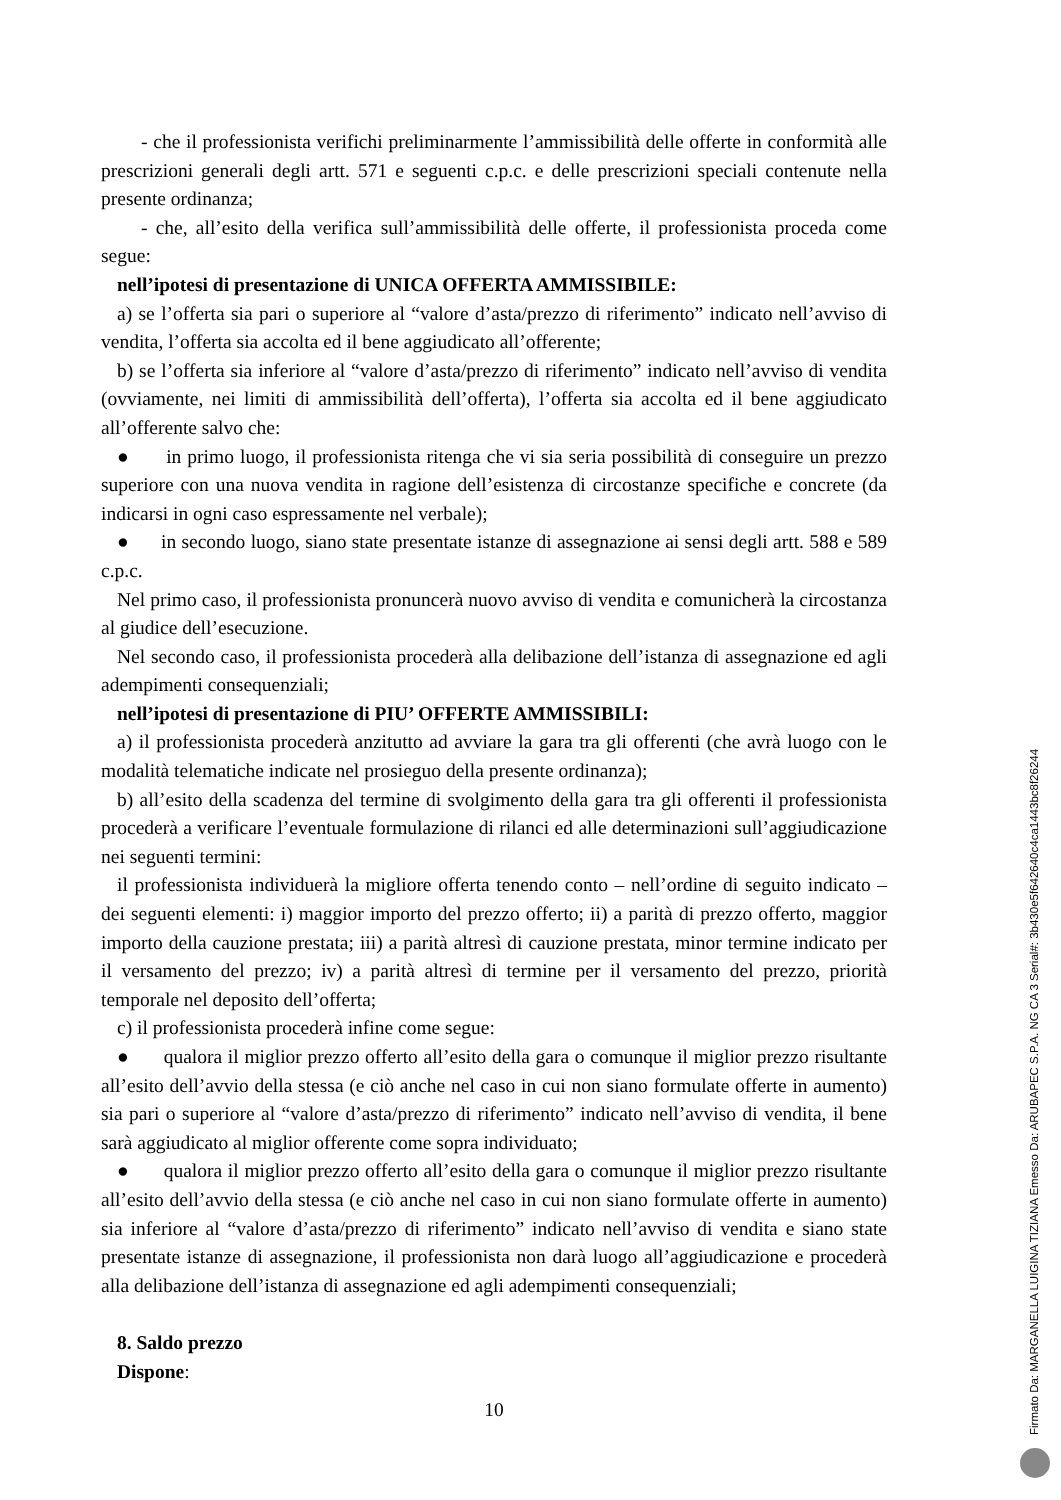- che il professionista verifichi preliminarmente l’ammissibilità delle offerte in conformità alle prescrizioni generali degli artt. 571 e seguenti c.p.c. e delle prescrizioni speciali contenute nella presente ordinanza;
- che, all’esito della verifica sull’ammissibilità delle offerte, il professionista proceda come segue:
nell’ipotesi di presentazione di UNICA OFFERTA AMMISSIBILE:
a) se l’offerta sia pari o superiore al “valore d’asta/prezzo di riferimento” indicato nell’avviso di vendita, l’offerta sia accolta ed il bene aggiudicato all’offerente;
b) se l’offerta sia inferiore al “valore d’asta/prezzo di riferimento” indicato nell’avviso di vendita (ovviamente, nei limiti di ammissibilità dell’offerta), l’offerta sia accolta ed il bene aggiudicato all’offerente salvo che:
● in primo luogo, il professionista ritenga che vi sia seria possibilità di conseguire un prezzo superiore con una nuova vendita in ragione dell’esistenza di circostanze specifiche e concrete (da indicarsi in ogni caso espressamente nel verbale);
● in secondo luogo, siano state presentate istanze di assegnazione ai sensi degli artt. 588 e 589 c.p.c.
Nel primo caso, il professionista pronuncerà nuovo avviso di vendita e comunicherà la circostanza al giudice dell’esecuzione.
Nel secondo caso, il professionista procederà alla delibazione dell’istanza di assegnazione ed agli adempimenti consequenziali;
nell’ipotesi di presentazione di PIU’ OFFERTE AMMISSIBILI:
a) il professionista procederà anzitutto ad avviare la gara tra gli offerenti (che avrà luogo con le modalità telematiche indicate nel prosieguo della presente ordinanza);
b) all’esito della scadenza del termine di svolgimento della gara tra gli offerenti il professionista procederà a verificare l’eventuale formulazione di rilanci ed alle determinazioni sull’aggiudicazione nei seguenti termini:
il professionista individuerà la migliore offerta tenendo conto – nell’ordine di seguito indicato – dei seguenti elementi: i) maggior importo del prezzo offerto; ii) a parità di prezzo offerto, maggior importo della cauzione prestata; iii) a parità altresì di cauzione prestata, minor termine indicato per il versamento del prezzo; iv) a parità altresì di termine per il versamento del prezzo, priorità temporale nel deposito dell’offerta;
c) il professionista procederà infine come segue:
● qualora il miglior prezzo offerto all’esito della gara o comunque il miglior prezzo risultante all’esito dell’avvio della stessa (e ciò anche nel caso in cui non siano formulate offerte in aumento) sia pari o superiore al “valore d’asta/prezzo di riferimento” indicato nell’avviso di vendita, il bene sarà aggiudicato al miglior offerente come sopra individuato;
● qualora il miglior prezzo offerto all’esito della gara o comunque il miglior prezzo risultante all’esito dell’avvio della stessa (e ciò anche nel caso in cui non siano formulate offerte in aumento) sia inferiore al “valore d’asta/prezzo di riferimento” indicato nell’avviso di vendita e siano state presentate istanze di assegnazione, il professionista non darà luogo all’aggiudicazione e procederà alla delibazione dell’istanza di assegnazione ed agli adempimenti consequenziali;
8. Saldo prezzo
Dispone:
10
Firmato Da: MARGANELLA LUIGINA TIZIANA Emesso Da: ARUBAPEC S.P.A. NG CA 3 Serial#: 3b430e5f642640c4ca1443bc8f26244